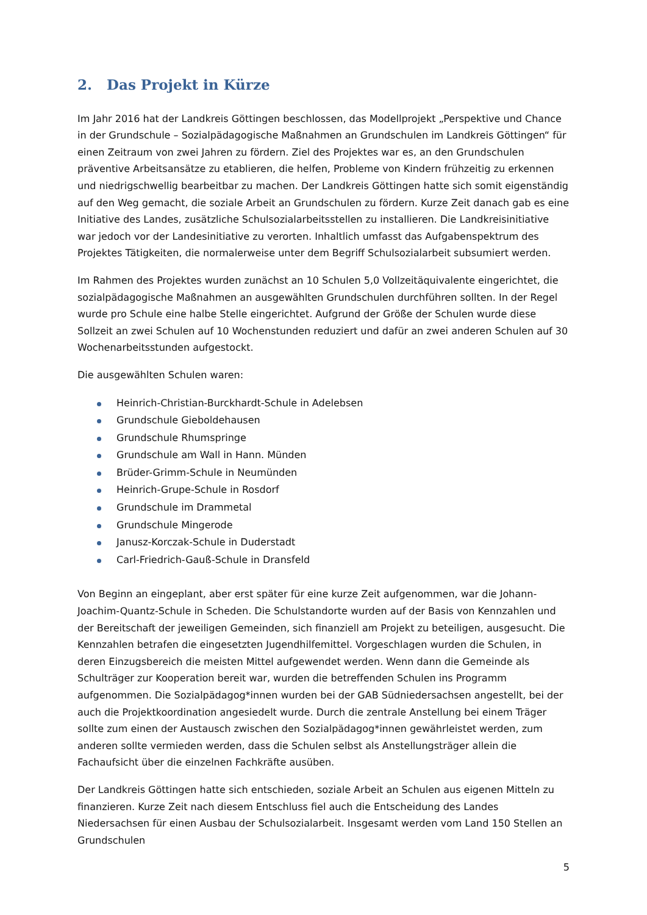2. Das Projekt in Kürze
Im Jahr 2016 hat der Landkreis Göttingen beschlossen, das Modellprojekt „Perspektive und Chance in der Grundschule – Sozialpädagogische Maßnahmen an Grundschulen im Landkreis Göttingen“ für einen Zeitraum von zwei Jahren zu fördern. Ziel des Projektes war es, an den Grundschulen präventive Arbeitsansätze zu etablieren, die helfen, Probleme von Kindern frühzeitig zu erkennen und niedrigschwellig bearbeitbar zu machen. Der Landkreis Göttingen hatte sich somit eigenständig auf den Weg gemacht, die soziale Arbeit an Grundschulen zu fördern. Kurze Zeit danach gab es eine Initiative des Landes, zusätzliche Schulsozialarbeitsstellen zu installieren. Die Landkreisinitiative war jedoch vor der Landesinitiative zu verorten. Inhaltlich umfasst das Aufgabenspektrum des Projektes Tätigkeiten, die normalerweise unter dem Begriff Schulsozialarbeit subsumiert werden.
Im Rahmen des Projektes wurden zunächst an 10 Schulen 5,0 Vollzeitäquivalente eingerichtet, die sozialpädagogische Maßnahmen an ausgewählten Grundschulen durchführen sollten. In der Regel wurde pro Schule eine halbe Stelle eingerichtet. Aufgrund der Größe der Schulen wurde diese Sollzeit an zwei Schulen auf 10 Wochenstunden reduziert und dafür an zwei anderen Schulen auf 30 Wochenarbeitsstunden aufgestockt.
Die ausgewählten Schulen waren:
Heinrich-Christian-Burckhardt-Schule in Adelebsen
Grundschule Gieboldehausen
Grundschule Rhumspringe
Grundschule am Wall in Hann. Münden
Brüder-Grimm-Schule in Neumünden
Heinrich-Grupe-Schule in Rosdorf
Grundschule im Drammetal
Grundschule Mingerode
Janusz-Korczak-Schule in Duderstadt
Carl-Friedrich-Gauß-Schule in Dransfeld
Von Beginn an eingeplant, aber erst später für eine kurze Zeit aufgenommen, war die Johann-Joachim-Quantz-Schule in Scheden. Die Schulstandorte wurden auf der Basis von Kennzahlen und der Bereitschaft der jeweiligen Gemeinden, sich finanziell am Projekt zu beteiligen, ausgesucht. Die Kennzahlen betrafen die eingesetzten Jugendhilfemittel. Vorgeschlagen wurden die Schulen, in deren Einzugsbereich die meisten Mittel aufgewendet werden. Wenn dann die Gemeinde als Schulträger zur Kooperation bereit war, wurden die betreffenden Schulen ins Programm aufgenommen. Die Sozialpädagog*innen wurden bei der GAB Südniedersachsen angestellt, bei der auch die Projektkoordination angesiedelt wurde. Durch die zentrale Anstellung bei einem Träger sollte zum einen der Austausch zwischen den Sozialpädagog*innen gewährleistet werden, zum anderen sollte vermieden werden, dass die Schulen selbst als Anstellungsträger allein die Fachaufsicht über die einzelnen Fachkräfte ausüben.
Der Landkreis Göttingen hatte sich entschieden, soziale Arbeit an Schulen aus eigenen Mitteln zu finanzieren. Kurze Zeit nach diesem Entschluss fiel auch die Entscheidung des Landes Niedersachsen für einen Ausbau der Schulsozialarbeit. Insgesamt werden vom Land 150 Stellen an Grundschulen
5